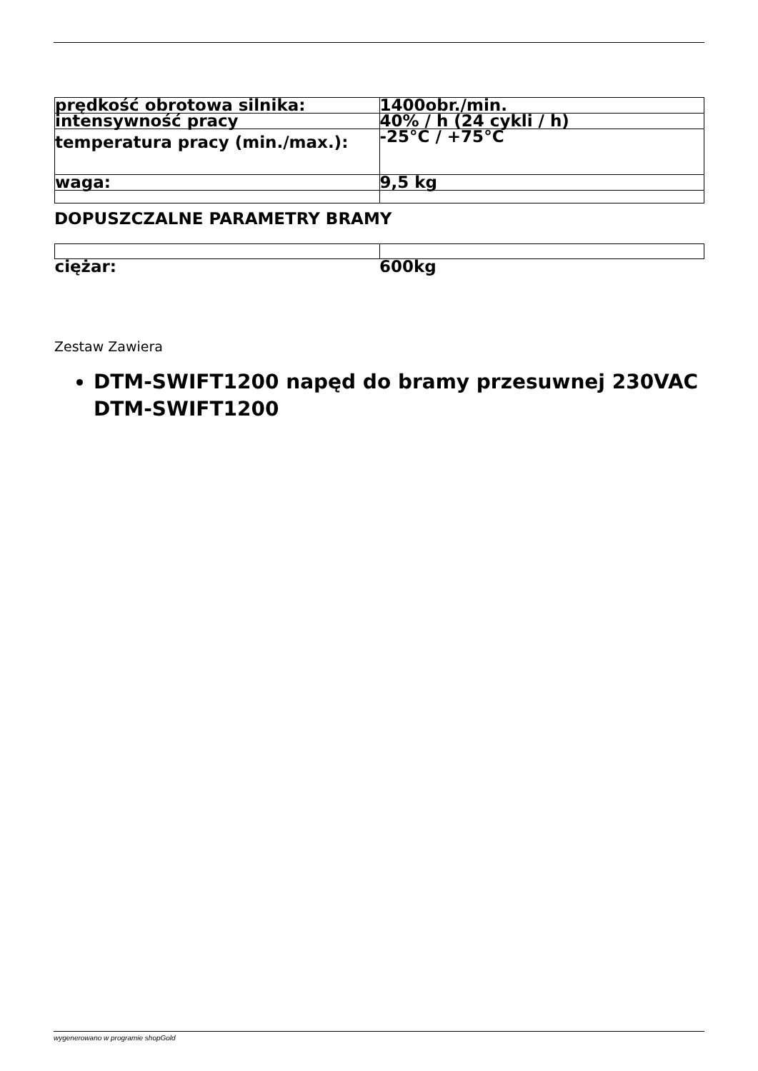| prędkość obrotowa silnika: | 1400obr./min. |
| intensywność pracy | 40% / h (24 cykli / h) |
| temperatura pracy (min./max.): | -25°C / +75°C |
| waga: | 9,5 kg |
DOPUSZCZALNE PARAMETRY BRAMY
| ciężar: | 600kg |
Zestaw Zawiera
DTM-SWIFT1200 napęd do bramy przesuwnej 230VAC DTM-SWIFT1200
wygenerowano w programie shopGold